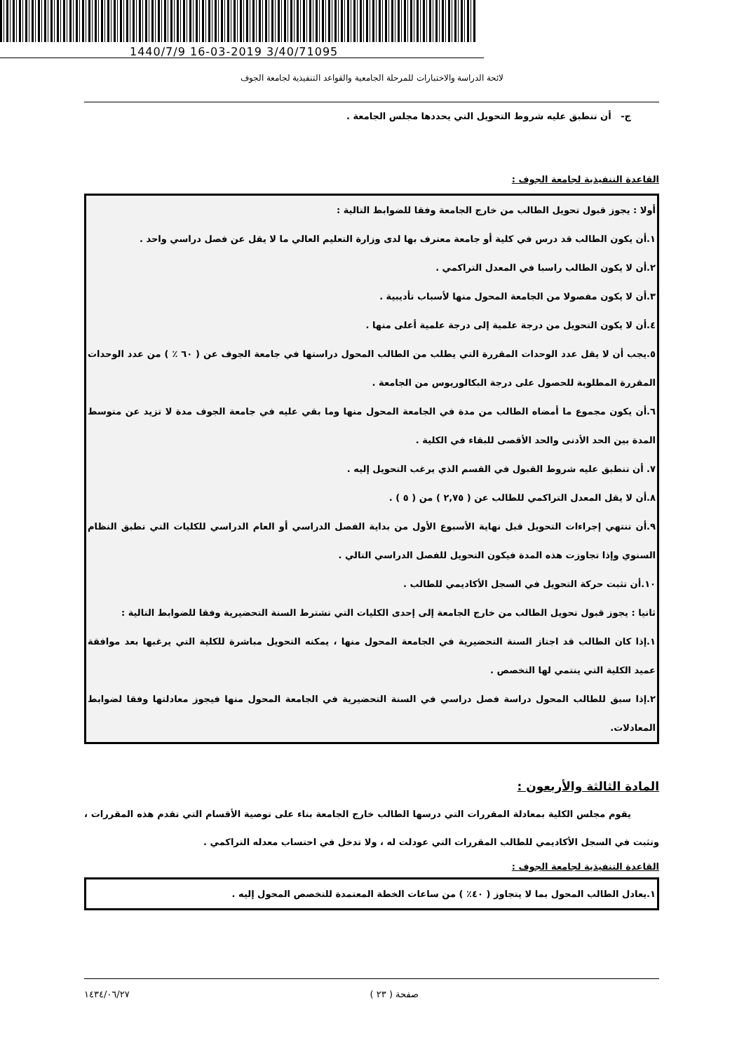1440/7/9 16-03-2019 3/40/71095
لائحة الدراسة والاختبارات للمرحلة الجامعية والقواعد التنفيذية لجامعة الجوف
ج- أن تنطبق عليه شروط التحويل التي يحددها مجلس الجامعة .
القاعدة التنفيذية لجامعة الجوف :
أولا : يجوز قبول تحويل الطالب من خارج الجامعة وفقا للضوابط التالية :
١.أن يكون الطالب قد درس في كلية أو جامعة معترف بها لدى وزارة التعليم العالي ما لا يقل عن فصل دراسي واحد .
٢.أن لا يكون الطالب راسبا في المعدل التراكمي .
٣.أن لا يكون مفصولا من الجامعة المحول منها لأسباب تأديبية .
٤.أن لا يكون التحويل من درجة علمية إلى درجة علمية أعلى منها .
٥.يجب أن لا يقل عدد الوحدات المقررة التي يطلب من الطالب المحول دراستها في جامعة الجوف عن ( ٦٠ ٪ ) من عدد الوحدات المقررة المطلوبة للحصول على درجة البكالوريوس من الجامعة .
٦.أن يكون مجموع ما أمضاه الطالب من مدة في الجامعة المحول منها وما بقي عليه في جامعة الجوف مدة لا تزيد عن متوسط المدة بين الحد الأدنى والحد الأقصى للبقاء في الكلية .
٧. أن تنطبق عليه شروط القبول في القسم الذي يرغب التحويل إليه .
٨.أن لا يقل المعدل التراكمي للطالب عن ( ٢,٧٥ ) من ( ٥ ) .
٩.أن تنتهي إجراءات التحويل قبل نهاية الأسبوع الأول من بداية الفصل الدراسي أو العام الدراسي للكليات التي تطبق النظام السنوي وإذا تجاوزت هذه المدة فيكون التحويل للفصل الدراسي التالي .
١٠.أن تثبت حركة التحويل في السجل الأكاديمي للطالب .
ثانيا : يجوز قبول تحويل الطالب من خارج الجامعة إلى إحدى الكليات التي تشترط السنة التحضيرية وفقا للضوابط التالية :
١.إذا كان الطالب قد اجتاز السنة التحضيرية في الجامعة المحول منها ، يمكنه التحويل مباشرة للكلية التي يرغبها بعد موافقة عميد الكلية التي ينتمي لها التخصص .
٢.إذا سبق للطالب المحول دراسة فصل دراسي في السنة التحضيرية في الجامعة المحول منها فيجوز معادلتها وفقا لضوابط المعادلات.
المادة الثالثة والأربعون :
يقوم مجلس الكلية بمعادلة المقررات التي درسها الطالب خارج الجامعة بناء على توصية الأقسام التي تقدم هذه المقررات ، وتثبت في السجل الأكاديمي للطالب المقررات التي عودلت له ، ولا تدخل في احتساب معدله التراكمي .
القاعدة التنفيذية لجامعة الجوف :
١.يعادل الطالب المحول بما لا يتجاوز ( ٤٠٪ ) من ساعات الخطة المعتمدة للتخصص المحول إليه .
صفحة ( ٢٣ ) ١٤٣٤/٠٦/٢٧